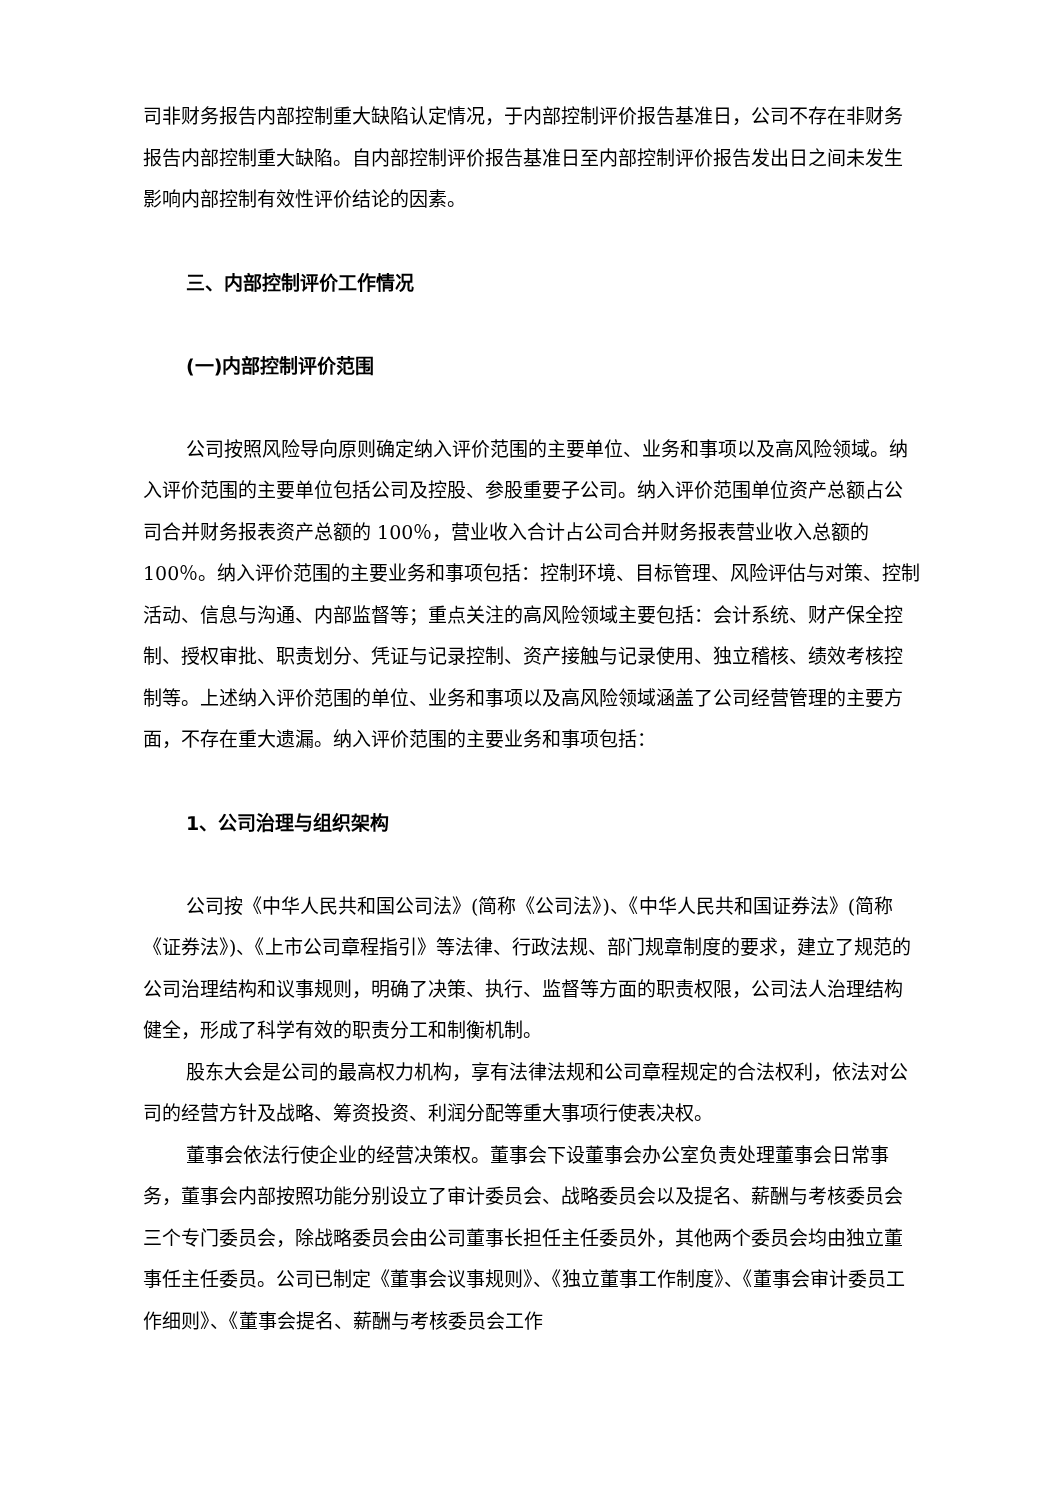司非财务报告内部控制重大缺陷认定情况，于内部控制评价报告基准日，公司不存在非财务报告内部控制重大缺陷。自内部控制评价报告基准日至内部控制评价报告发出日之间未发生影响内部控制有效性评价结论的因素。
三、内部控制评价工作情况
(一)内部控制评价范围
公司按照风险导向原则确定纳入评价范围的主要单位、业务和事项以及高风险领域。纳入评价范围的主要单位包括公司及控股、参股重要子公司。纳入评价范围单位资产总额占公司合并财务报表资产总额的 100％，营业收入合计占公司合并财务报表营业收入总额的 100％。纳入评价范围的主要业务和事项包括：控制环境、目标管理、风险评估与对策、控制活动、信息与沟通、内部监督等；重点关注的高风险领域主要包括：会计系统、财产保全控制、授权审批、职责划分、凭证与记录控制、资产接触与记录使用、独立稽核、绩效考核控制等。上述纳入评价范围的单位、业务和事项以及高风险领域涵盖了公司经营管理的主要方面，不存在重大遗漏。纳入评价范围的主要业务和事项包括：
1、公司治理与组织架构
公司按《中华人民共和国公司法》(简称《公司法》)、《中华人民共和国证券法》(简称《证券法》)、《上市公司章程指引》等法律、行政法规、部门规章制度的要求，建立了规范的公司治理结构和议事规则，明确了决策、执行、监督等方面的职责权限，公司法人治理结构健全，形成了科学有效的职责分工和制衡机制。
股东大会是公司的最高权力机构，享有法律法规和公司章程规定的合法权利，依法对公司的经营方针及战略、筹资投资、利润分配等重大事项行使表决权。
董事会依法行使企业的经营决策权。董事会下设董事会办公室负责处理董事会日常事务，董事会内部按照功能分别设立了审计委员会、战略委员会以及提名、薪酬与考核委员会三个专门委员会，除战略委员会由公司董事长担任主任委员外，其他两个委员会均由独立董事任主任委员。公司已制定《董事会议事规则》、《独立董事工作制度》、《董事会审计委员工作细则》、《董事会提名、薪酬与考核委员会工作